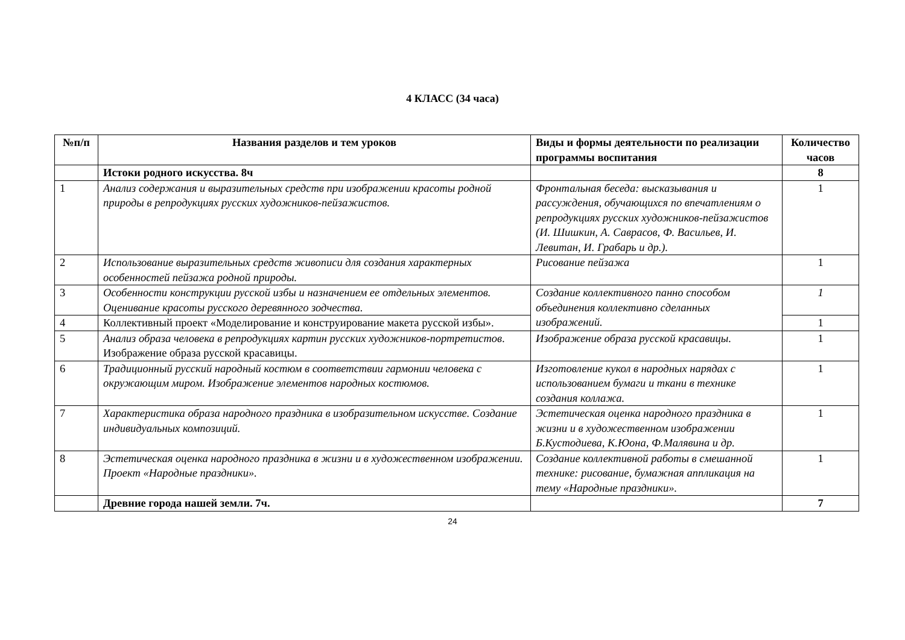4 КЛАСС (34 часа)
| №п/п | Названия разделов и тем уроков | Виды и формы деятельности по реализации программы воспитания | Количество часов |
| --- | --- | --- | --- |
| | Истоки родного искусства. 8ч | | 8 |
| 1 | Анализ содержания и выразительных средств при изображении красоты родной природы в репродукциях русских художников-пейзажистов. | Фронтальная беседа: высказывания и рассуждения, обучающихся по впечатлениям о репродукциях русских художников-пейзажистов (И. Шишкин, А. Саврасов, Ф. Васильев, И. Левитан, И. Грабарь и др.). | 1 |
| 2 | Использование выразительных средств живописи для создания характерных особенностей пейзажа родной природы. | Рисование пейзажа | 1 |
| 3 | Особенности конструкции русской избы и назначением ее отдельных элементов. Оценивание красоты русского деревянного зодчества. | Создание коллективного панно способом объединения коллективно сделанных изображений. | 1 |
| 4 | Коллективный проект «Моделирование и конструирование макета русской избы». | | 1 |
| 5 | Анализ образа человека в репродукциях картин русских художников-портретистов . Изображение образа русской красавицы. | Изображение образа русской красавицы. | 1 |
| 6 | Традиционный русский народный костюм в соответствии гармонии человека с окружающим миром. Изображение элементов народных костюмов. | Изготовление кукол в народных нарядах с использованием бумаги и ткани в технике создания коллажа. | 1 |
| 7 | Характеристика образа народного праздника в изобразительном искусстве. Создание индивидуальных композиций. | Эстетическая оценка народного праздника в жизни и в художественном изображении Б.Кустодиева, К.Юона, Ф.Малявина и др. | 1 |
| 8 | Эстетическая оценка народного праздника в жизни и в художественном изображении. Проект «Народные праздники». | Создание коллективной работы в смешанной технике: рисование, бумажная аппликация на тему «Народные праздники». | 1 |
| | Древние города нашей земли. 7ч. | | 7 |
24